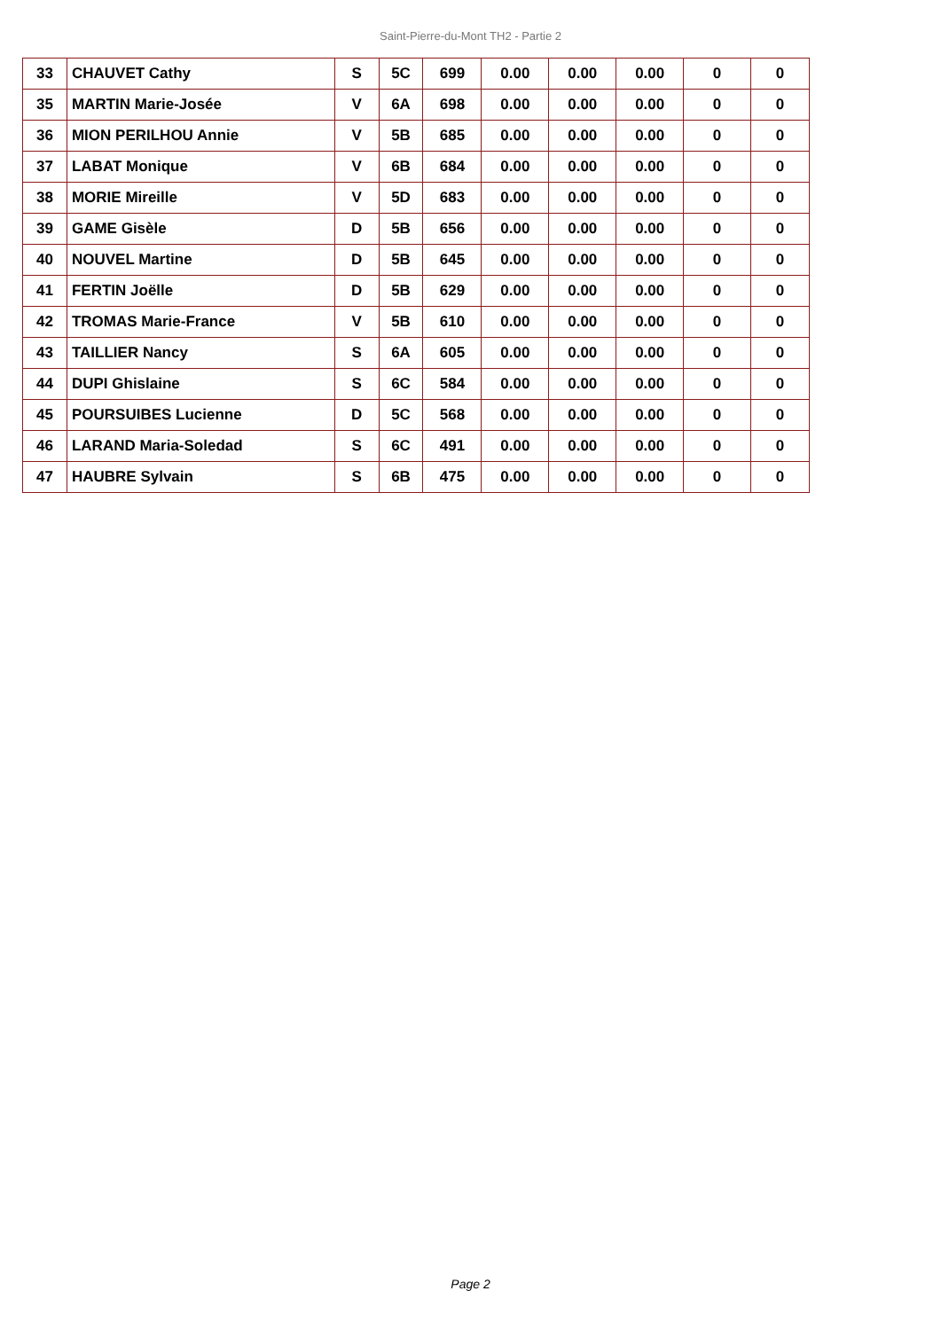Saint-Pierre-du-Mont TH2 - Partie 2
| 33 | CHAUVET Cathy | S | 5C | 699 | 0.00 | 0.00 | 0.00 | 0 | 0 |
| 35 | MARTIN Marie-Josée | V | 6A | 698 | 0.00 | 0.00 | 0.00 | 0 | 0 |
| 36 | MION PERILHOU Annie | V | 5B | 685 | 0.00 | 0.00 | 0.00 | 0 | 0 |
| 37 | LABAT Monique | V | 6B | 684 | 0.00 | 0.00 | 0.00 | 0 | 0 |
| 38 | MORIE Mireille | V | 5D | 683 | 0.00 | 0.00 | 0.00 | 0 | 0 |
| 39 | GAME Gisèle | D | 5B | 656 | 0.00 | 0.00 | 0.00 | 0 | 0 |
| 40 | NOUVEL Martine | D | 5B | 645 | 0.00 | 0.00 | 0.00 | 0 | 0 |
| 41 | FERTIN Joëlle | D | 5B | 629 | 0.00 | 0.00 | 0.00 | 0 | 0 |
| 42 | TROMAS Marie-France | V | 5B | 610 | 0.00 | 0.00 | 0.00 | 0 | 0 |
| 43 | TAILLIER Nancy | S | 6A | 605 | 0.00 | 0.00 | 0.00 | 0 | 0 |
| 44 | DUPI Ghislaine | S | 6C | 584 | 0.00 | 0.00 | 0.00 | 0 | 0 |
| 45 | POURSUIBES Lucienne | D | 5C | 568 | 0.00 | 0.00 | 0.00 | 0 | 0 |
| 46 | LARAND Maria-Soledad | S | 6C | 491 | 0.00 | 0.00 | 0.00 | 0 | 0 |
| 47 | HAUBRE Sylvain | S | 6B | 475 | 0.00 | 0.00 | 0.00 | 0 | 0 |
Page 2